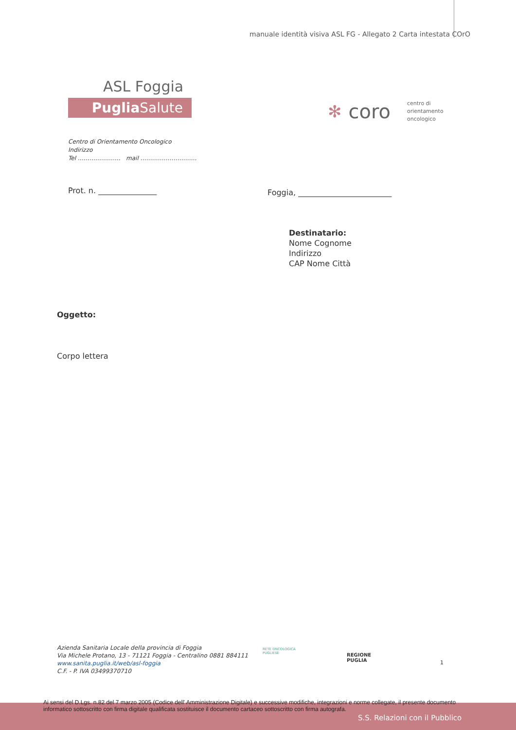manuale identità visiva ASL FG - Allegato 2 Carta intestata COrO
ASL Foggia
Puglia Salute
✻ coro centro di
orientamento
oncologico
Centro di Orientamento Oncologico
Indirizzo
Tel …………………. mail ………………………..
Prot. n. _______________
Foggia, ________________________
Destinatario:
Nome Cognome
Indirizzo
CAP Nome Città
Oggetto:
Corpo lettera
Azienda Sanitaria Locale della provincia di Foggia
Via Michele Protano, 13 - 71121 Foggia - Centralino 0881 884111
www.sanita.puglia.it/web/asl-foggia
C.F. - P. IVA 03499370710
RETE ONCOLOGICA
PUGLIESE
REGIONE
PUGLIA
1
Ai sensi del D.Lgs. n.82 del 7 marzo 2005 (Codice dell' Amministrazione Digitale) e successive modifiche, integrazioni e norme collegate, il presente documento informatico sottoscritto con firma digitale qualificata sostituisce il documento cartaceo sottoscritto con firma autografa.
S.S. Relazioni con il Pubblico